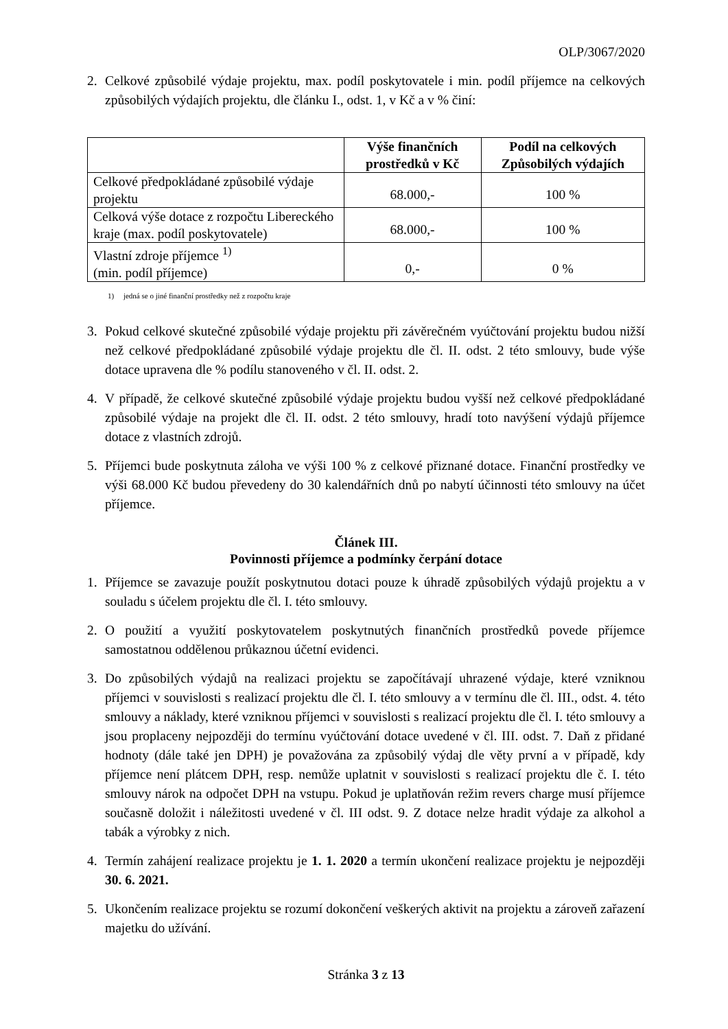OLP/3067/2020
2. Celkové způsobilé výdaje projektu, max. podíl poskytovatele i min. podíl příjemce na celkových způsobilých výdajích projektu, dle článku I., odst. 1, v Kč a v % činí:
| | Výše finančních prostředků v Kč | Podíl na celkových Způsobilých výdajích |
| --- | --- | --- |
| Celkové předpokládané způsobilé výdaje projektu | 68.000,- | 100 % |
| Celková výše dotace z rozpočtu Libereckého kraje (max. podíl poskytovatele) | 68.000,- | 100 % |
| Vlastní zdroje příjemce <sup>1)</sup> (min. podíl příjemce) | 0,- | 0 % |
1) jedná se o jiné finanční prostředky než z rozpočtu kraje
3. Pokud celkové skutečné způsobilé výdaje projektu při závěrečném vyúčtování projektu budou nižší než celkové předpokládané způsobilé výdaje projektu dle čl. II. odst. 2 této smlouvy, bude výše dotace upravena dle % podílu stanoveného v čl. II. odst. 2.
4. V případě, že celkové skutečné způsobilé výdaje projektu budou vyšší než celkové předpokládané způsobilé výdaje na projekt dle čl. II. odst. 2 této smlouvy, hradí toto navýšení výdajů příjemce dotace z vlastních zdrojů.
5. Příjemci bude poskytnuta záloha ve výši 100 % z celkové přiznané dotace. Finanční prostředky ve výši 68.000 Kč budou převedeny do 30 kalendářních dnů po nabytí účinnosti této smlouvy na účet příjemce.
Článek III.
Povinnosti příjemce a podmínky čerpání dotace
1. Příjemce se zavazuje použít poskytnutou dotaci pouze k úhradě způsobilých výdajů projektu a v souladu s účelem projektu dle čl. I. této smlouvy.
2. O použití a využití poskytovatelem poskytnutých finančních prostředků povede příjemce samostatnou oddělenou průkaznou účetní evidenci.
3. Do způsobilých výdajů na realizaci projektu se započítávají uhrazené výdaje, které vzniknou příjemci v souvislosti s realizací projektu dle čl. I. této smlouvy a v termínu dle čl. III., odst. 4. této smlouvy a náklady, které vzniknou příjemci v souvislosti s realizací projektu dle čl. I. této smlouvy a jsou proplaceny nejpozději do termínu vyúčtování dotace uvedené v čl. III. odst. 7. Daň z přidané hodnoty (dále také jen DPH) je považována za způsobilý výdaj dle věty první a v případě, kdy příjemce není plátcem DPH, resp. nemůže uplatnit v souvislosti s realizací projektu dle č. I. této smlouvy nárok na odpočet DPH na vstupu. Pokud je uplatňován režim revers charge musí příjemce současně doložit i náležitosti uvedené v čl. III odst. 9. Z dotace nelze hradit výdaje za alkohol a tabák a výrobky z nich.
4. Termín zahájení realizace projektu je 1. 1. 2020 a termín ukončení realizace projektu je nejpozději 30. 6. 2021.
5. Ukončením realizace projektu se rozumí dokončení veškerých aktivit na projektu a zároveň zařazení majetku do užívání.
Stránka 3 z 13